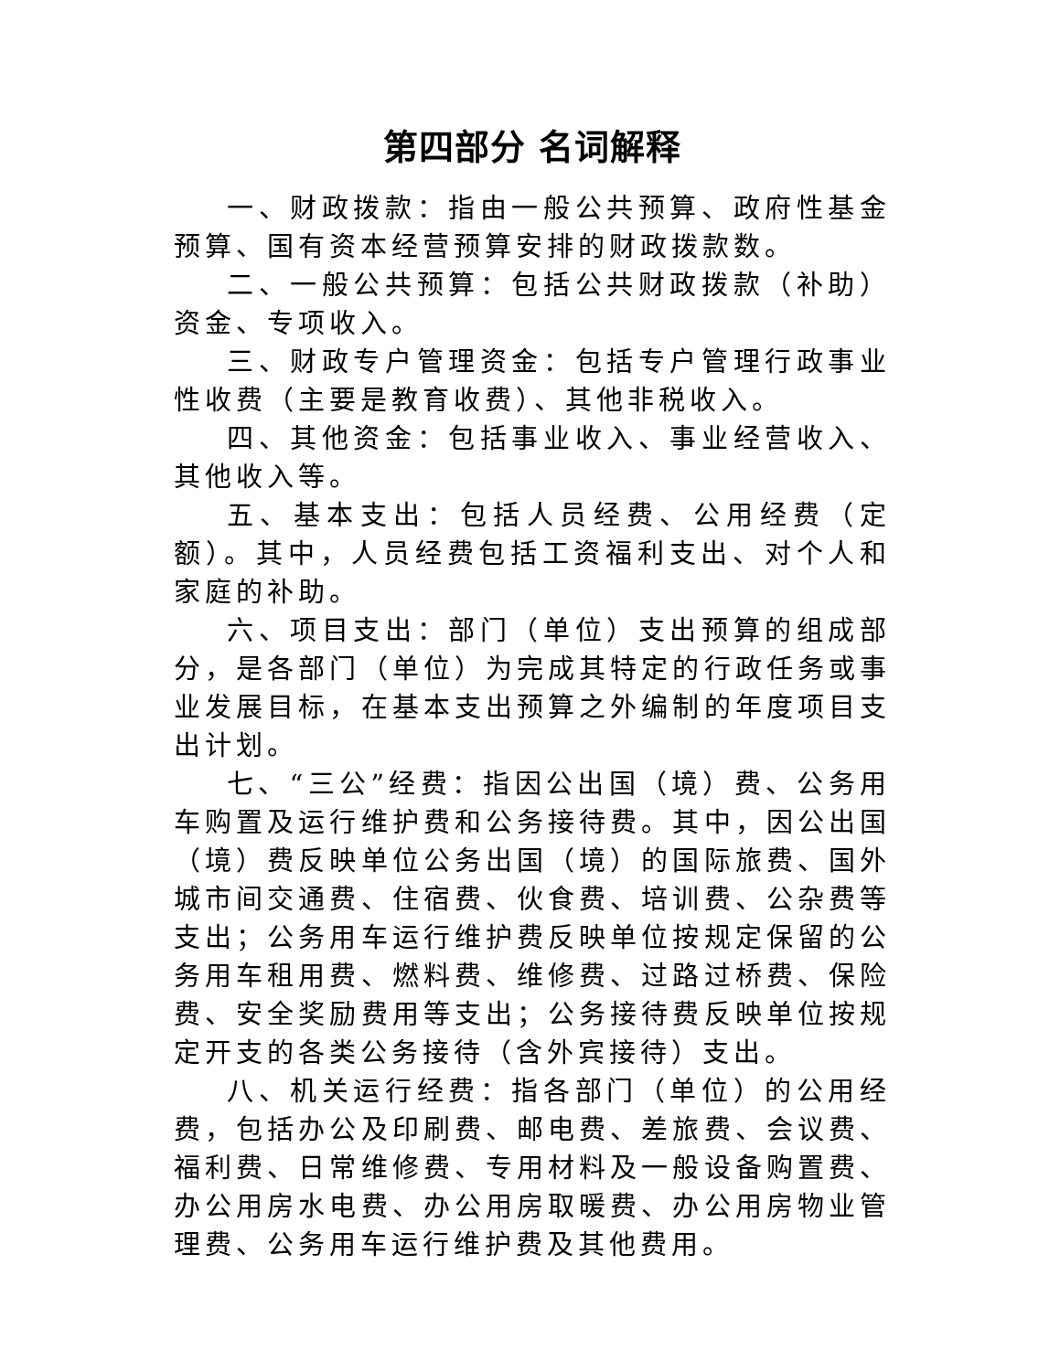第四部分 名词解释
一、财政拨款：指由一般公共预算、政府性基金预算、国有资本经营预算安排的财政拨款数。
二、一般公共预算：包括公共财政拨款（补助）资金、专项收入。
三、财政专户管理资金：包括专户管理行政事业性收费（主要是教育收费）、其他非税收入。
四、其他资金：包括事业收入、事业经营收入、其他收入等。
五、基本支出：包括人员经费、公用经费（定额）。其中，人员经费包括工资福利支出、对个人和家庭的补助。
六、项目支出：部门（单位）支出预算的组成部分，是各部门（单位）为完成其特定的行政任务或事业发展目标，在基本支出预算之外编制的年度项目支出计划。
七、“三公”经费：指因公出国（境）费、公务用车购置及运行维护费和公务接待费。其中，因公出国（境）费反映单位公务出国（境）的国际旅费、国外城市间交通费、住宿费、伙食费、培训费、公杂费等支出；公务用车运行维护费反映单位按规定保留的公务用车租用费、燃料费、维修费、过路过桥费、保险费、安全奖励费用等支出；公务接待费反映单位按规定开支的各类公务接待（含外宾接待）支出。
八、机关运行经费：指各部门（单位）的公用经费，包括办公及印刷费、邮电费、差旅费、会议费、福利费、日常维修费、专用材料及一般设备购置费、办公用房水电费、办公用房取暖费、办公用房物业管理费、公务用车运行维护费及其他费用。